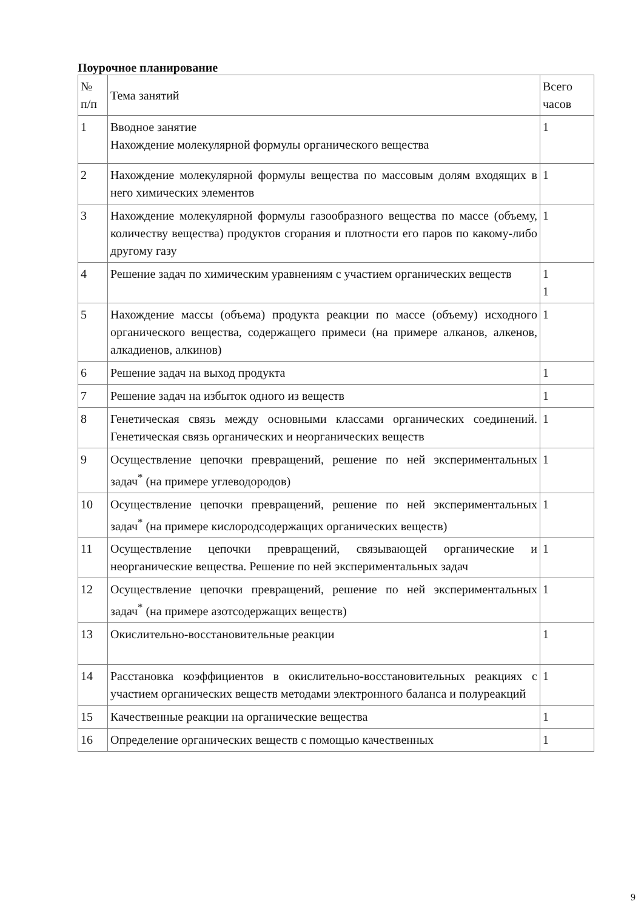Поурочное планирование
| № п/п | Тема занятий | Всего часов |
| 1 | Вводное занятие Нахождение молекулярной формулы органического вещества | 1 |
| 2 | Нахождение молекулярной формулы вещества по массовым долям входящих в него химических элементов | 1 |
| 3 | Нахождение молекулярной формулы газообразного вещества по массе (объему, количеству вещества) продуктов сгорания и плотности его паров по какому-либо другому газу | 1 |
| 4 | Решение задач по химическим уравнениям с участием органических веществ | 1 1 |
| 5 | Нахождение массы (объема) продукта реакции по массе (объему) исходного органического вещества, содержащего примеси (на примере алканов, алкенов, алкадиенов, алкинов) | 1 |
| 6 | Решение задач на выход продукта | 1 |
| 7 | Решение задач на избыток одного из веществ | 1 |
| 8 | Генетическая связь между основными классами органических соединений. Генетическая связь органических и неорганических веществ | 1 |
| 9 | Осуществление цепочки превращений, решение по ней экспериментальных задач<sup>*</sup> (на примере углеводородов) | 1 |
| 10 | Осуществление цепочки превращений, решение по ней экспериментальных задач<sup>*</sup> (на примере кислородсодержащих органических веществ) | 1 |
| 11 | Осуществление цепочки превращений, связывающей органические и неорганические вещества. Решение по ней экспериментальных задач | 1 |
| 12 | Осуществление цепочки превращений, решение по ней экспериментальных задач<sup>*</sup> (на примере азотсодержащих веществ) | 1 |
| 13 | Окислительно-восстановительные реакции | 1 |
| 14 | Расстановка коэффициентов в окислительно-восстановительных реакциях с участием органических веществ методами электронного баланса и полуреакций | 1 |
| 15 | Качественные реакции на органические вещества | 1 |
| 16 | Определение органических веществ с помощью качественных | 1 |
9